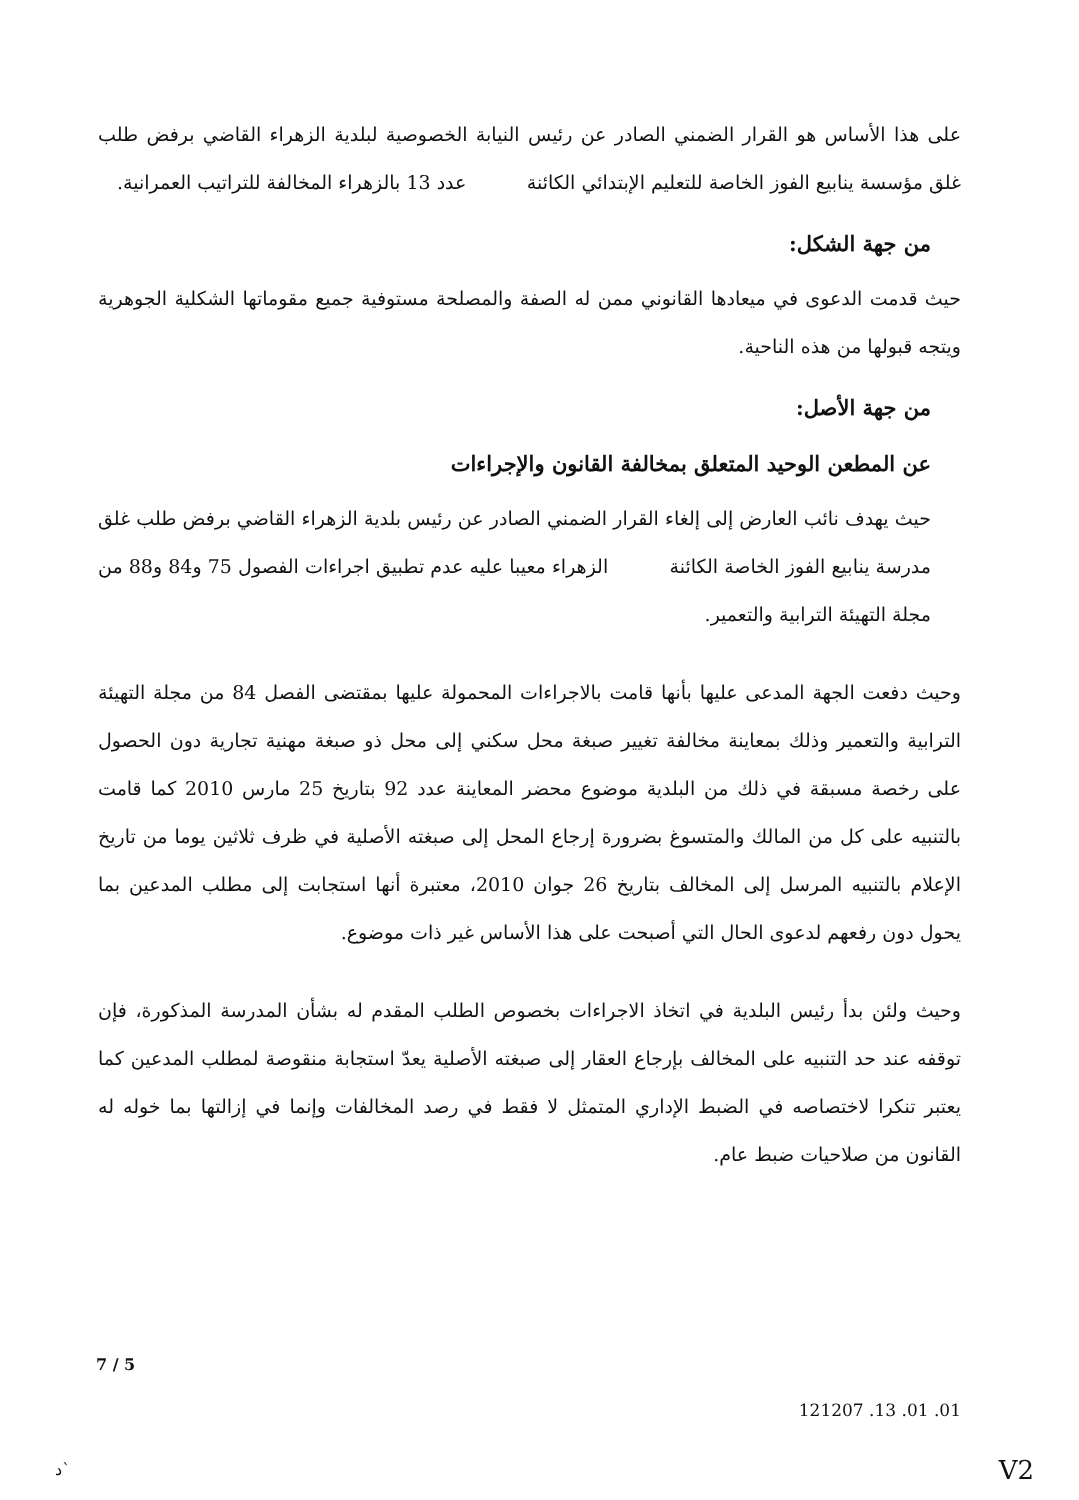على هذا الأساس هو القرار الضمني الصادر عن رئيس النيابة الخصوصية لبلدية الزهراء القاضي برفض طلب غلق مؤسسة ينابيع الفوز الخاصة للتعليم الإبتدائي الكائنة عدد 13 بالزهراء المخالفة للتراتيب العمرانية.
من جهة الشكل:
حيث قدمت الدعوى في ميعادها القانوني ممن له الصفة والمصلحة مستوفية جميع مقوماتها الشكلية الجوهرية ويتجه قبولها من هذه الناحية.
من جهة الأصل:
عن المطعن الوحيد المتعلق بمخالفة القانون والإجراءات
حيث يهدف نائب العارض إلى إلغاء القرار الضمني الصادر عن رئيس بلدية الزهراء القاضي برفض طلب غلق مدرسة ينابيع الفوز الخاصة الكائنة الزهراء معيبا عليه عدم تطبيق اجراءات الفصول 75 و84 و88 من مجلة التهيئة الترابية والتعمير.
وحيث دفعت الجهة المدعى عليها بأنها قامت بالاجراءات المحمولة عليها بمقتضى الفصل 84 من مجلة التهيئة الترابية والتعمير وذلك بمعاينة مخالفة تغيير صبغة محل سكني إلى محل ذو صبغة مهنية تجارية دون الحصول على رخصة مسبقة في ذلك من البلدية موضوع محضر المعاينة عدد 92 بتاريخ 25 مارس 2010 كما قامت بالتنبيه على كل من المالك والمتسوغ بضرورة إرجاع المحل إلى صبغته الأصلية في ظرف ثلاثين يوما من تاريخ الإعلام بالتنبيه المرسل إلى المخالف بتاريخ 26 جوان 2010، معتبرة أنها استجابت إلى مطلب المدعين بما يحول دون رفعهم لدعوى الحال التي أصبحت على هذا الأساس غير ذات موضوع.
وحيث ولئن بدأ رئيس البلدية في اتخاذ الاجراءات بخصوص الطلب المقدم له بشأن المدرسة المذكورة، فإن توقفه عند حد التنبيه على المخالف بإرجاع العقار إلى صبغته الأصلية يعدّ استجابة منقوصة لمطلب المدعين كما يعتبر تنكرا لاختصاصه في الضبط الإداري المتمثل لا فقط في رصد المخالفات وإنما في إزالتها بما خوله له القانون من صلاحيات ضبط عام.
7 / 5
121207 .13 .01 .01
د` V2